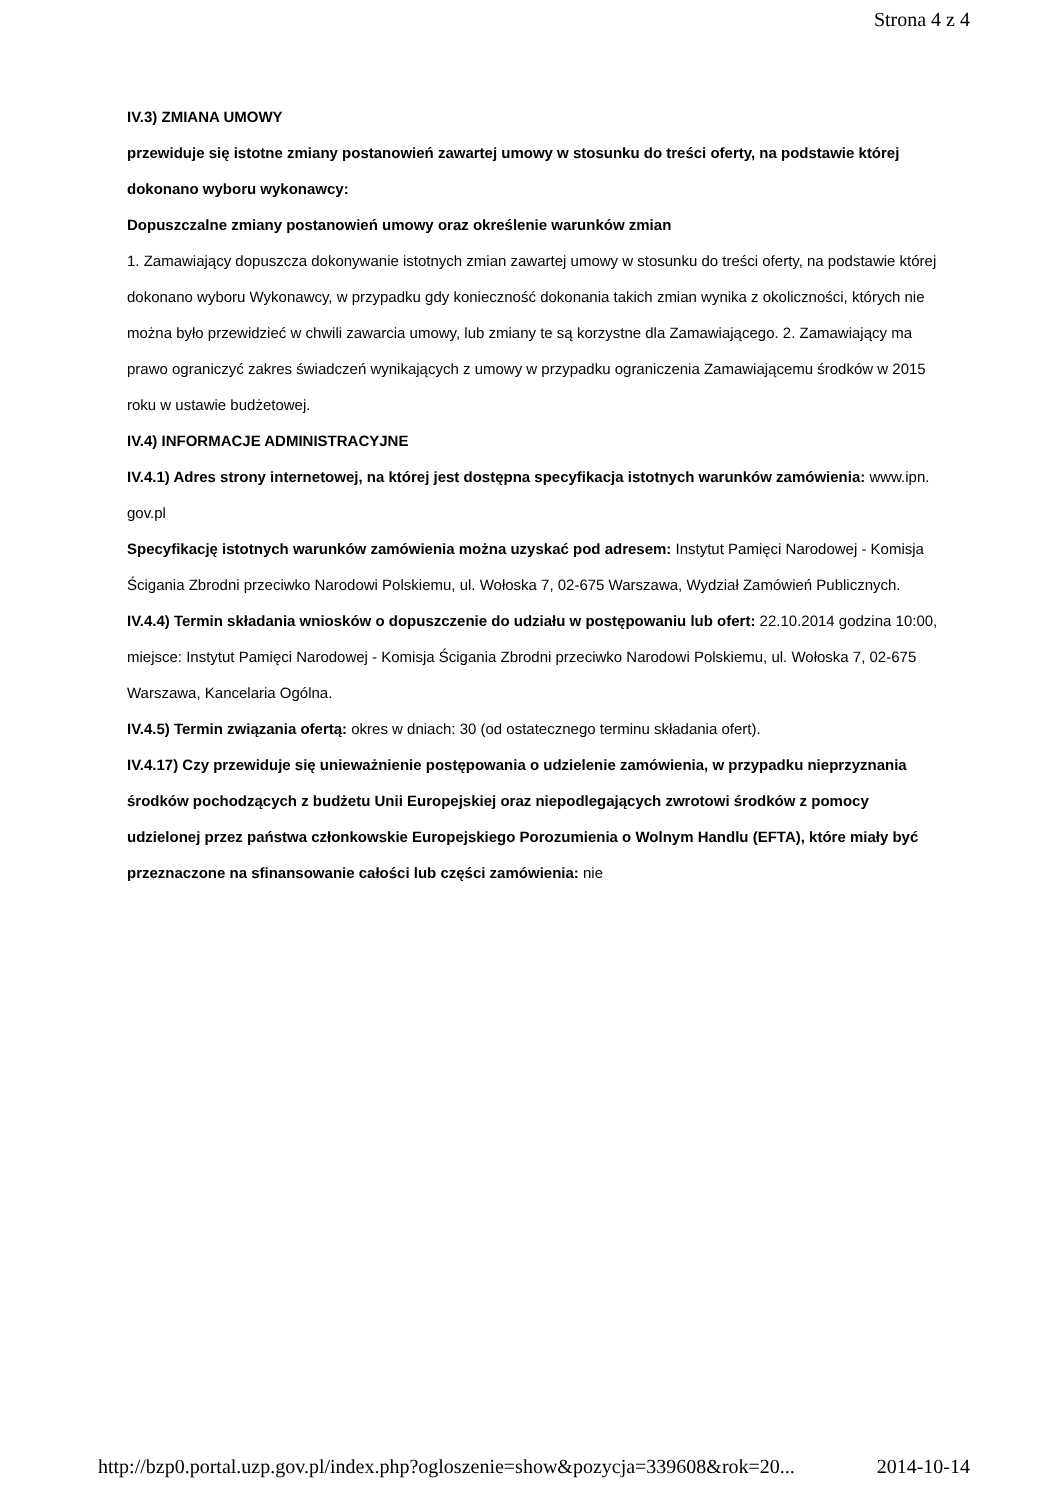Strona 4 z 4
IV.3) ZMIANA UMOWY
przewiduje się istotne zmiany postanowień zawartej umowy w stosunku do treści oferty, na podstawie której dokonano wyboru wykonawcy:
Dopuszczalne zmiany postanowień umowy oraz określenie warunków zmian
1. Zamawiający dopuszcza dokonywanie istotnych zmian zawartej umowy w stosunku do treści oferty, na podstawie której dokonano wyboru Wykonawcy, w przypadku gdy konieczność dokonania takich zmian wynika z okoliczności, których nie można było przewidzieć w chwili zawarcia umowy, lub zmiany te są korzystne dla Zamawiającego. 2. Zamawiający ma prawo ograniczyć zakres świadczeń wynikających z umowy w przypadku ograniczenia Zamawiającemu środków w 2015 roku w ustawie budżetowej.
IV.4) INFORMACJE ADMINISTRACYJNE
IV.4.1) Adres strony internetowej, na której jest dostępna specyfikacja istotnych warunków zamówienia: www.ipn. gov.pl
Specyfikację istotnych warunków zamówienia można uzyskać pod adresem: Instytut Pamięci Narodowej - Komisja Ścigania Zbrodni przeciwko Narodowi Polskiemu, ul. Wołoska 7, 02-675 Warszawa, Wydział Zamówień Publicznych.
IV.4.4) Termin składania wniosków o dopuszczenie do udziału w postępowaniu lub ofert: 22.10.2014 godzina 10:00, miejsce: Instytut Pamięci Narodowej - Komisja Ścigania Zbrodni przeciwko Narodowi Polskiemu, ul. Wołoska 7, 02-675 Warszawa, Kancelaria Ogólna.
IV.4.5) Termin związania ofertą: okres w dniach: 30 (od ostatecznego terminu składania ofert).
IV.4.17) Czy przewiduje się unieważnienie postępowania o udzielenie zamówienia, w przypadku nieprzyznania środków pochodzących z budżetu Unii Europejskiej oraz niepodlegających zwrotowi środków z pomocy udzielonej przez państwa członkowskie Europejskiego Porozumienia o Wolnym Handlu (EFTA), które miały być przeznaczone na sfinansowanie całości lub części zamówienia: nie
http://bzp0.portal.uzp.gov.pl/index.php?ogloszenie=show&pozycja=339608&rok=20... 2014-10-14